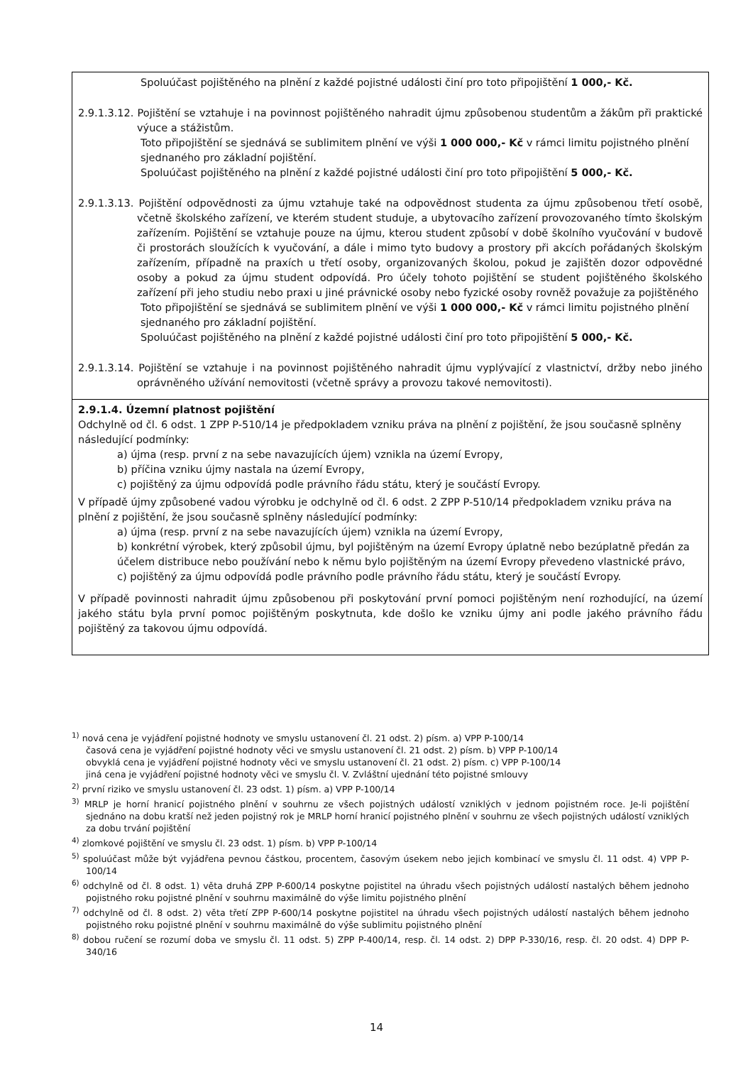| Spoluúčast pojištěného na plnění z každé pojistné události činí pro toto připojištění 1 000,- Kč. 2.9.1.3.12. Pojištění se vztahuje i na povinnost pojištěného nahradit újmu způsobenou studentům a žákům při praktické výuce a stážistům. Toto připojištění se sjednává se sublimitem plnění ve výši 1 000 000,- Kč v rámci limitu pojistného plnění sjednaného pro základní pojištění. Spoluúčast pojištěného na plnění z každé pojistné události činí pro toto připojištění 5 000,- Kč. 2.9.1.3.13. Pojištění odpovědnosti za újmu vztahuje také na odpovědnost studenta za újmu způsobenou třetí osobě, včetně školského zařízení, ve kterém student studuje, a ubytovacího zařízení provozovaného tímto školským zařízením. Pojištění se vztahuje pouze na újmu, kterou student způsobí v době školního vyučování v budově či prostorách sloužících k vyučování, a dále i mimo tyto budovy a prostory při akcích pořádaných školským zařízením, případně na praxích u třetí osoby, organizovaných školou, pokud je zajištěn dozor odpovědné osoby a pokud za újmu student odpovídá. Pro účely tohoto pojištění se student pojištěného školského zařízení při jeho studiu nebo praxi u jiné právnické osoby nebo fyzické osoby rovněž považuje za pojištěného Toto připojištění se sjednává se sublimitem plnění ve výši 1 000 000,- Kč v rámci limitu pojistného plnění sjednaného pro základní pojištění. Spoluúčast pojištěného na plnění z každé pojistné události činí pro toto připojištění 5 000,- Kč. 2.9.1.3.14. Pojištění se vztahuje i na povinnost pojištěného nahradit újmu vyplývající z vlastnictví, držby nebo jiného oprávněného užívání nemovitosti (včetně správy a provozu takové nemovitosti). |
| 2.9.1.4. Územní platnost pojištění Odchylně od čl. 6 odst. 1 ZPP P-510/14 je předpokladem vzniku práva na plnění z pojištění, že jsou současně splněny následující podmínky: a) újma (resp. první z na sebe navazujících újem) vznikla na území Evropy, b) příčina vzniku újmy nastala na území Evropy, c) pojištěný za újmu odpovídá podle právního řádu státu, který je součástí Evropy. V případě újmy způsobené vadou výrobku je odchylně od čl. 6 odst. 2 ZPP P-510/14 předpokladem vzniku práva na plnění z pojištění, že jsou současně splněny následující podmínky: a) újma (resp. první z na sebe navazujících újem) vznikla na území Evropy, b) konkrétní výrobek, který způsobil újmu, byl pojištěným na území Evropy úplatně nebo bezúplatně předán za účelem distribuce nebo používání nebo k němu bylo pojištěným na území Evropy převedeno vlastnické právo, c) pojištěný za újmu odpovídá podle právního podle právního řádu státu, který je součástí Evropy. V případě povinnosti nahradit újmu způsobenou při poskytování první pomoci pojištěným není rozhodující, na území jakého státu byla první pomoc pojištěným poskytnuta, kde došlo ke vzniku újmy ani podle jakého právního řádu pojištěný za takovou újmu odpovídá. |
<sup>1)</sup> nová cena je vyjádření pojistné hodnoty ve smyslu ustanovení čl. 21 odst. 2) písm. a) VPP P-100/14
časová cena je vyjádření pojistné hodnoty věci ve smyslu ustanovení čl. 21 odst. 2) písm. b) VPP P-100/14
obvyklá cena je vyjádření pojistné hodnoty věci ve smyslu ustanovení čl. 21 odst. 2) písm. c) VPP P-100/14
jiná cena je vyjádření pojistné hodnoty věci ve smyslu čl. V. Zvláštní ujednání této pojistné smlouvy
<sup>2)</sup> první riziko ve smyslu ustanovení čl. 23 odst. 1) písm. a) VPP P-100/14
<sup>3)</sup> MRLP je horní hranicí pojistného plnění v souhrnu ze všech pojistných událostí vzniklých v jednom pojistném roce. Je-li pojištění sjednáno na dobu kratší než jeden pojistný rok je MRLP horní hranicí pojistného plnění v souhrnu ze všech pojistných událostí vzniklých za dobu trvání pojištění
<sup>4)</sup> zlomkové pojištění ve smyslu čl. 23 odst. 1) písm. b) VPP P-100/14
<sup>5)</sup> spoluúčast může být vyjádřena pevnou částkou, procentem, časovým úsekem nebo jejich kombinací ve smyslu čl. 11 odst. 4) VPP P-100/14
<sup>6)</sup> odchylně od čl. 8 odst. 1) věta druhá ZPP P-600/14 poskytne pojistitel na úhradu všech pojistných událostí nastalých během jednoho pojistného roku pojistné plnění v souhrnu maximálně do výše limitu pojistného plnění
<sup>7)</sup> odchylně od čl. 8 odst. 2) věta třetí ZPP P-600/14 poskytne pojistitel na úhradu všech pojistných událostí nastalých během jednoho pojistného roku pojistné plnění v souhrnu maximálně do výše sublimitu pojistného plnění
<sup>8)</sup> dobou ručení se rozumí doba ve smyslu čl. 11 odst. 5) ZPP P-400/14, resp. čl. 14 odst. 2) DPP P-330/16, resp. čl. 20 odst. 4) DPP P-340/16
14